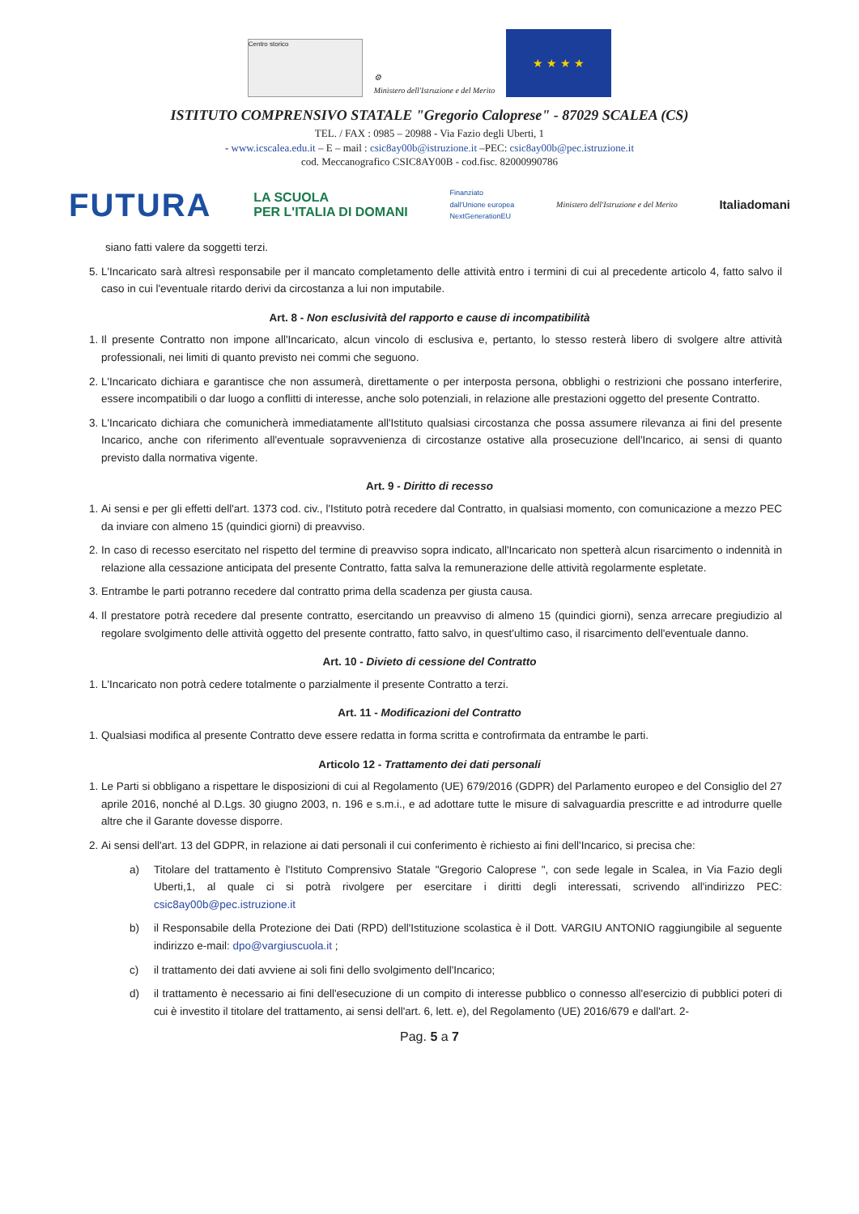Centro storico
⚙
Ministero dell'Istruzione e del Merito
★ ★ ★ ★
ISTITUTO COMPRENSIVO STATALE "Gregorio Caloprese" - 87029 SCALEA (CS)
TEL. / FAX : 0985 – 20988 - Via Fazio degli Uberti, 1
- www.icscalea.edu.it – E – mail : csic8ay00b@istruzione.it –PEC: csic8ay00b@pec.istruzione.it
cod. Meccanografico CSIC8AY00B - cod.fisc. 82000990786
FUTURA LA SCUOLA
PER L'ITALIA DI DOMANI Finanziato
dall'Unione europea
NextGenerationEU Ministero dell'Istruzione e del Merito Italiadomani
siano fatti valere da soggetti terzi.
5. L'Incaricato sarà altresì responsabile per il mancato completamento delle attività entro i termini di cui al precedente articolo 4, fatto salvo il caso in cui l'eventuale ritardo derivi da circostanza a lui non imputabile.
Art. 8 - Non esclusività del rapporto e cause di incompatibilità
1. Il presente Contratto non impone all'Incaricato, alcun vincolo di esclusiva e, pertanto, lo stesso resterà libero di svolgere altre attività professionali, nei limiti di quanto previsto nei commi che seguono.
2. L'Incaricato dichiara e garantisce che non assumerà, direttamente o per interposta persona, obblighi o restrizioni che possano interferire, essere incompatibili o dar luogo a conflitti di interesse, anche solo potenziali, in relazione alle prestazioni oggetto del presente Contratto.
3. L'Incaricato dichiara che comunicherà immediatamente all'Istituto qualsiasi circostanza che possa assumere rilevanza ai fini del presente Incarico, anche con riferimento all'eventuale sopravvenienza di circostanze ostative alla prosecuzione dell'Incarico, ai sensi di quanto previsto dalla normativa vigente.
Art. 9 - Diritto di recesso
1. Ai sensi e per gli effetti dell'art. 1373 cod. civ., l'Istituto potrà recedere dal Contratto, in qualsiasi momento, con comunicazione a mezzo PEC da inviare con almeno 15 (quindici giorni) di preavviso.
2. In caso di recesso esercitato nel rispetto del termine di preavviso sopra indicato, all'Incaricato non spetterà alcun risarcimento o indennità in relazione alla cessazione anticipata del presente Contratto, fatta salva la remunerazione delle attività regolarmente espletate.
3. Entrambe le parti potranno recedere dal contratto prima della scadenza per giusta causa.
4. Il prestatore potrà recedere dal presente contratto, esercitando un preavviso di almeno 15 (quindici giorni), senza arrecare pregiudizio al regolare svolgimento delle attività oggetto del presente contratto, fatto salvo, in quest'ultimo caso, il risarcimento dell'eventuale danno.
Art. 10 - Divieto di cessione del Contratto
1. L'Incaricato non potrà cedere totalmente o parzialmente il presente Contratto a terzi.
Art. 11 - Modificazioni del Contratto
1. Qualsiasi modifica al presente Contratto deve essere redatta in forma scritta e controfirmata da entrambe le parti.
Articolo 12 - Trattamento dei dati personali
1. Le Parti si obbligano a rispettare le disposizioni di cui al Regolamento (UE) 679/2016 (GDPR) del Parlamento europeo e del Consiglio del 27 aprile 2016, nonché al D.Lgs. 30 giugno 2003, n. 196 e s.m.i., e ad adottare tutte le misure di salvaguardia prescritte e ad introdurre quelle altre che il Garante dovesse disporre.
2. Ai sensi dell'art. 13 del GDPR, in relazione ai dati personali il cui conferimento è richiesto ai fini dell'Incarico, si precisa che:
a) Titolare del trattamento è l'Istituto Comprensivo Statale "Gregorio Caloprese ", con sede legale in Scalea, in Via Fazio degli Uberti,1, al quale ci si potrà rivolgere per esercitare i diritti degli interessati, scrivendo all'indirizzo PEC: csic8ay00b@pec.istruzione.it
b) il Responsabile della Protezione dei Dati (RPD) dell'Istituzione scolastica è il Dott. VARGIU ANTONIO raggiungibile al seguente indirizzo e-mail: dpo@vargiuscuola.it ;
c) il trattamento dei dati avviene ai soli fini dello svolgimento dell'Incarico;
d) il trattamento è necessario ai fini dell'esecuzione di un compito di interesse pubblico o connesso all'esercizio di pubblici poteri di cui è investito il titolare del trattamento, ai sensi dell'art. 6, lett. e), del Regolamento (UE) 2016/679 e dall'art. 2-
Pag. 5 a 7